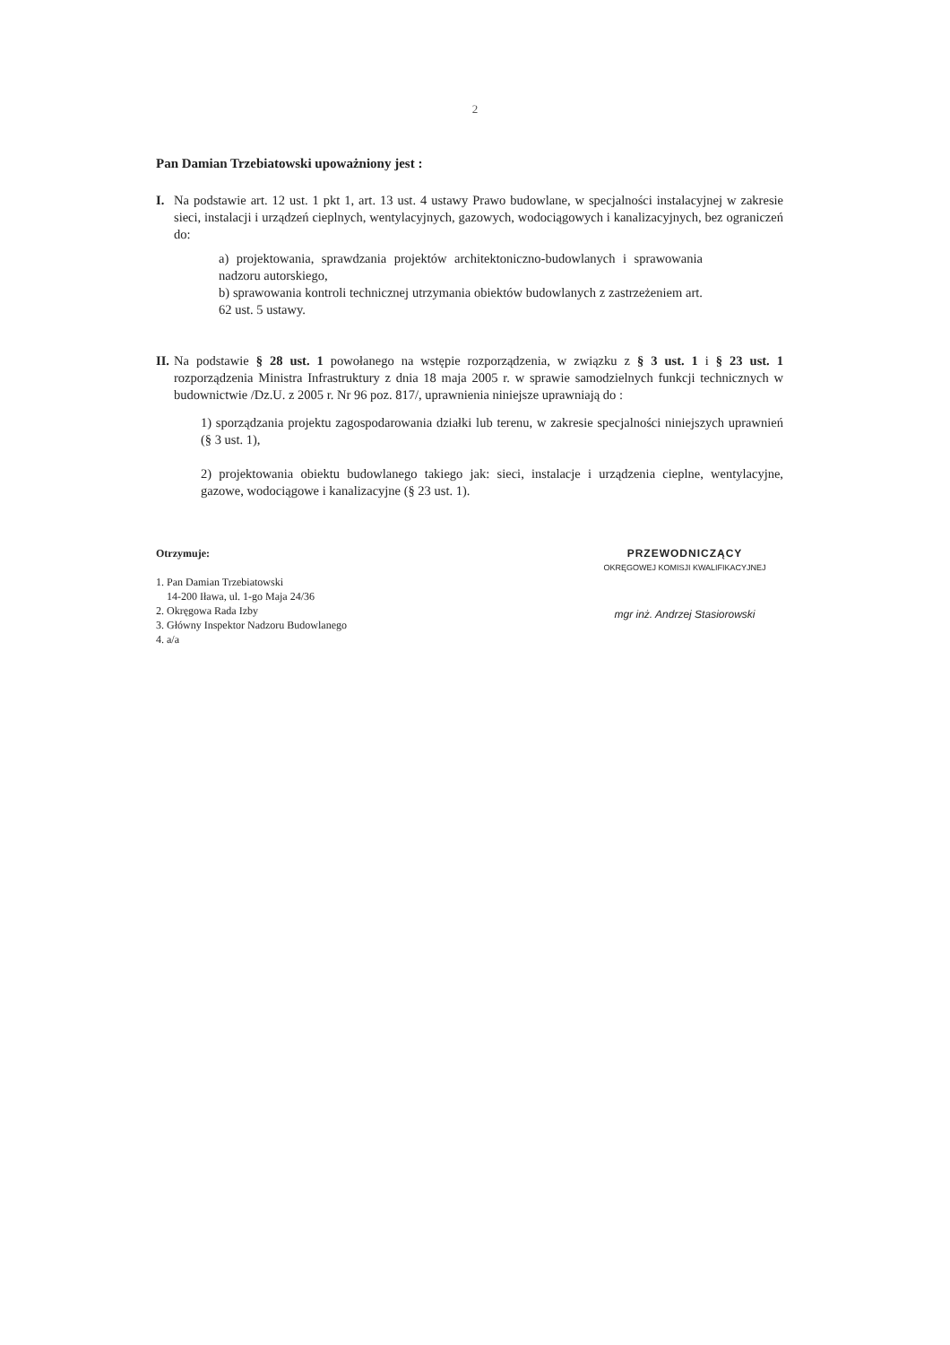2
Pan Damian Trzebiatowski upoważniony jest :
I. Na podstawie art. 12 ust. 1 pkt 1, art. 13 ust. 4 ustawy Prawo budowlane, w specjalności instalacyjnej w zakresie sieci, instalacji i urządzeń cieplnych, wentylacyjnych, gazowych, wodociągowych i kanalizacyjnych, bez ograniczeń do:
a) projektowania, sprawdzania projektów architektoniczno-budowlanych i sprawowania nadzoru autorskiego,
b) sprawowania kontroli technicznej utrzymania obiektów budowlanych z zastrzeżeniem art. 62 ust. 5 ustawy.
II.
Na podstawie § 28 ust. 1 powołanego na wstępie rozporządzenia, w związku z § 3 ust. 1 i § 23 ust. 1 rozporządzenia Ministra Infrastruktury z dnia 18 maja 2005 r. w sprawie samodzielnych funkcji technicznych w budownictwie /Dz.U. z 2005 r. Nr 96 poz. 817/, uprawnienia niniejsze uprawniają do :
1) sporządzania projektu zagospodarowania działki lub terenu, w zakresie specjalności niniejszych uprawnień (§ 3 ust. 1),
2) projektowania obiektu budowlanego takiego jak: sieci, instalacje i urządzenia cieplne, wentylacyjne, gazowe, wodociągowe i kanalizacyjne (§ 23 ust. 1).
Otrzymuje:
1. Pan Damian Trzebiatowski
14-200 Iława, ul. 1-go Maja 24/36
2. Okręgowa Rada Izby
3. Główny Inspektor Nadzoru Budowlanego
4. a/a
PRZEWODNICZĄCY
OKRĘGOWEJ KOMISJI KWALIFIKACYJNEJ
mgr inż. Andrzej Stasiorowski